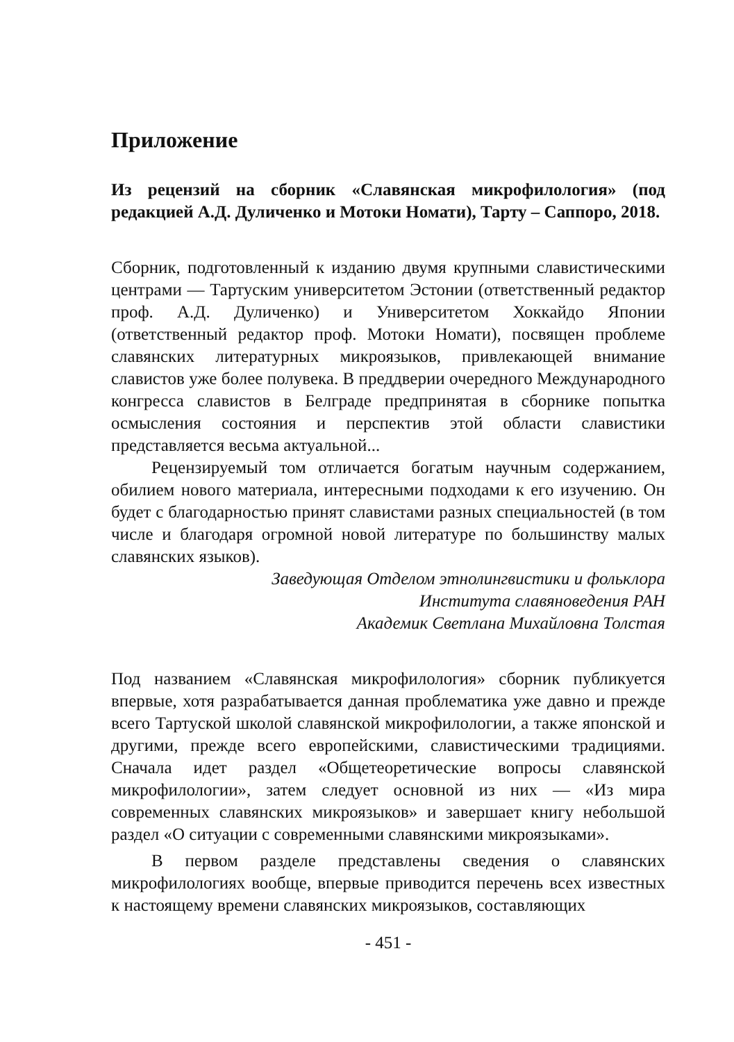Приложение
Из рецензий на сборник «Славянская микрофилология» (под редакцией А.Д. Дуличенко и Мотоки Номати), Тарту – Саппоро, 2018.
Сборник, подготовленный к изданию двумя крупными славистическими центрами — Тартуским университетом Эстонии (ответственный редактор проф. А.Д. Дуличенко) и Университетом Хоккайдо Японии (ответственный редактор проф. Мотоки Номати), посвящен проблеме славянских литературных микроязыков, привлекающей внимание славистов уже более полувека. В преддверии очередного Международного конгресса славистов в Белграде предпринятая в сборнике попытка осмысления состояния и перспектив этой области славистики представляется весьма актуальной...
Рецензируемый том отличается богатым научным содержанием, обилием нового материала, интересными подходами к его изучению. Он будет с благодарностью принят славистами разных специальностей (в том числе и благодаря огромной новой литературе по большинству малых славянских языков).
Заведующая Отделом этнолингвистики и фольклора
Института славяноведения РАН
Академик Светлана Михайловна Толстая
Под названием «Славянская микрофилология» сборник публикуется впервые, хотя разрабатывается данная проблематика уже давно и прежде всего Тартуской школой славянской микрофилологии, а также японской и другими, прежде всего европейскими, славистическими традициями. Сначала идет раздел «Общетеоретические вопросы славянской микрофилологии», затем следует основной из них — «Из мира современных славянских микроязыков» и завершает книгу небольшой раздел «О ситуации с современными славянскими микроязыками».
В первом разделе представлены сведения о славянских микрофилологиях вообще, впервые приводится перечень всех известных к настоящему времени славянских микроязыков, составляющих
- 451 -